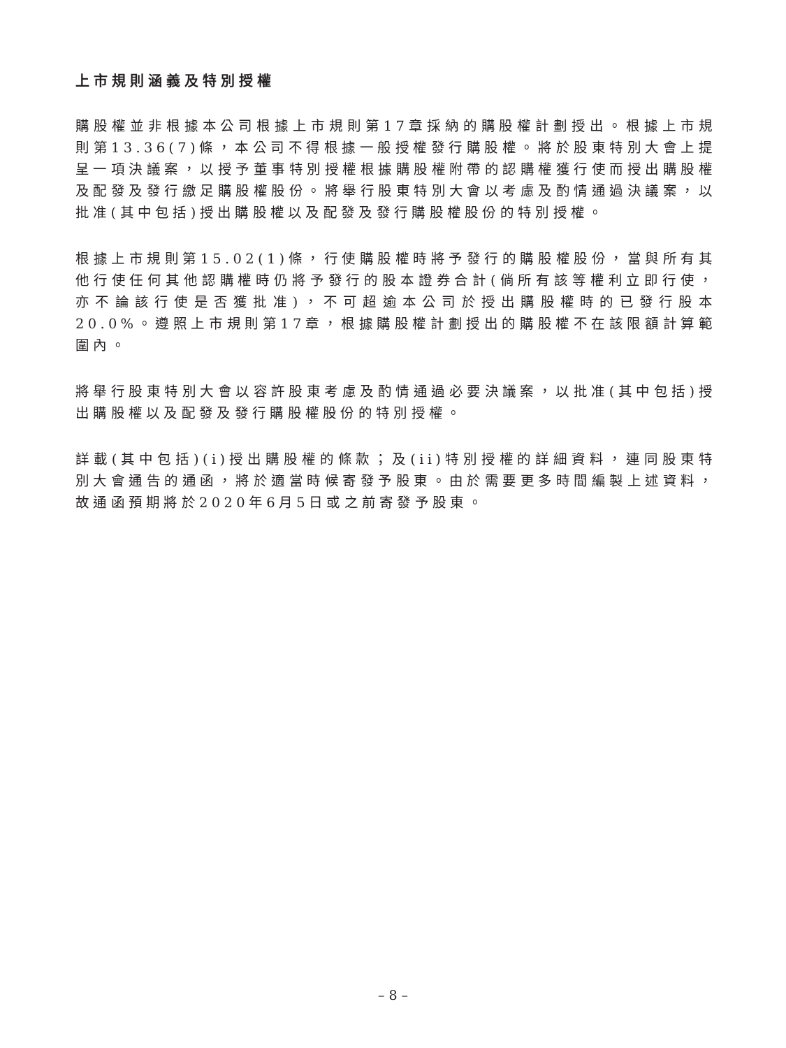上市規則涵義及特別授權
購股權並非根據本公司根據上市規則第17章採納的購股權計劃授出。根據上市規則第13.36(7)條，本公司不得根據一般授權發行購股權。將於股東特別大會上提呈一項決議案，以授予董事特別授權根據購股權附帶的認購權獲行使而授出購股權及配發及發行繳足購股權股份。將舉行股東特別大會以考慮及酌情通過決議案，以批准(其中包括)授出購股權以及配發及發行購股權股份的特別授權。
根據上市規則第15.02(1)條，行使購股權時將予發行的購股權股份，當與所有其他行使任何其他認購權時仍將予發行的股本證券合計(倘所有該等權利立即行使，亦不論該行使是否獲批准)，不可超逾本公司於授出購股權時的已發行股本20.0%。遵照上市規則第17章，根據購股權計劃授出的購股權不在該限額計算範圍內。
將舉行股東特別大會以容許股東考慮及酌情通過必要決議案，以批准(其中包括)授出購股權以及配發及發行購股權股份的特別授權。
詳載(其中包括)(i)授出購股權的條款；及(ii)特別授權的詳細資料，連同股東特別大會通告的通函，將於適當時候寄發予股東。由於需要更多時間編製上述資料，故通函預期將於2020年6月5日或之前寄發予股東。
– 8 –